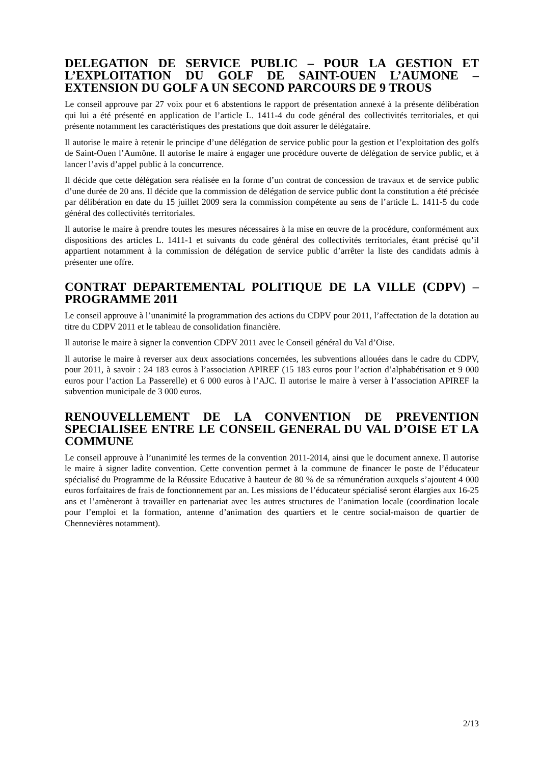DELEGATION DE SERVICE PUBLIC – POUR LA GESTION ET L’EXPLOITATION DU GOLF DE SAINT-OUEN L’AUMONE – EXTENSION DU GOLF A UN SECOND PARCOURS DE 9 TROUS
Le conseil approuve par 27 voix pour et 6 abstentions le rapport de présentation annexé à la présente délibération qui lui a été présenté en application de l’article L. 1411-4 du code général des collectivités territoriales, et qui présente notamment les caractéristiques des prestations que doit assurer le délégataire.
Il autorise le maire à retenir le principe d’une délégation de service public pour la gestion et l’exploitation des golfs de Saint-Ouen l’Aumône. Il autorise le maire à engager une procédure ouverte de délégation de service public, et à lancer l’avis d’appel public à la concurrence.
Il décide que cette délégation sera réalisée en la forme d’un contrat de concession de travaux et de service public d’une durée de 20 ans. Il décide que la commission de délégation de service public dont la constitution a été précisée par délibération en date du 15 juillet 2009 sera la commission compétente au sens de l’article L. 1411-5 du code général des collectivités territoriales.
Il autorise le maire à prendre toutes les mesures nécessaires à la mise en œuvre de la procédure, conformément aux dispositions des articles L. 1411-1 et suivants du code général des collectivités territoriales, étant précisé qu’il appartient notamment à la commission de délégation de service public d’arrêter la liste des candidats admis à présenter une offre.
CONTRAT DEPARTEMENTAL POLITIQUE DE LA VILLE (CDPV) – PROGRAMME 2011
Le conseil approuve à l’unanimité la programmation des actions du CDPV pour 2011, l’affectation de la dotation au titre du CDPV 2011 et le tableau de consolidation financière.
Il autorise le maire à signer la convention CDPV 2011 avec le Conseil général du Val d’Oise.
Il autorise le maire à reverser aux deux associations concernées, les subventions allouées dans le cadre du CDPV, pour 2011, à savoir : 24 183 euros à l’association APIREF (15 183 euros pour l’action d’alphabétisation et 9 000 euros pour l’action La Passerelle) et 6 000 euros à l’AJC. Il autorise le maire à verser à l’association APIREF la subvention municipale de 3 000 euros.
RENOUVELLEMENT DE LA CONVENTION DE PREVENTION SPECIALISEE ENTRE LE CONSEIL GENERAL DU VAL D’OISE ET LA COMMUNE
Le conseil approuve à l’unanimité les termes de la convention 2011-2014, ainsi que le document annexe. Il autorise le maire à signer ladite convention. Cette convention permet à la commune de financer le poste de l’éducateur spécialisé du Programme de la Réussite Educative à hauteur de 80 % de sa rémunération auxquels s’ajoutent 4 000 euros forfaitaires de frais de fonctionnement par an. Les missions de l’éducateur spécialisé seront élargies aux 16-25 ans et l’amèneront à travailler en partenariat avec les autres structures de l’animation locale (coordination locale pour l’emploi et la formation, antenne d’animation des quartiers et le centre social-maison de quartier de Chennevières notamment).
2/13